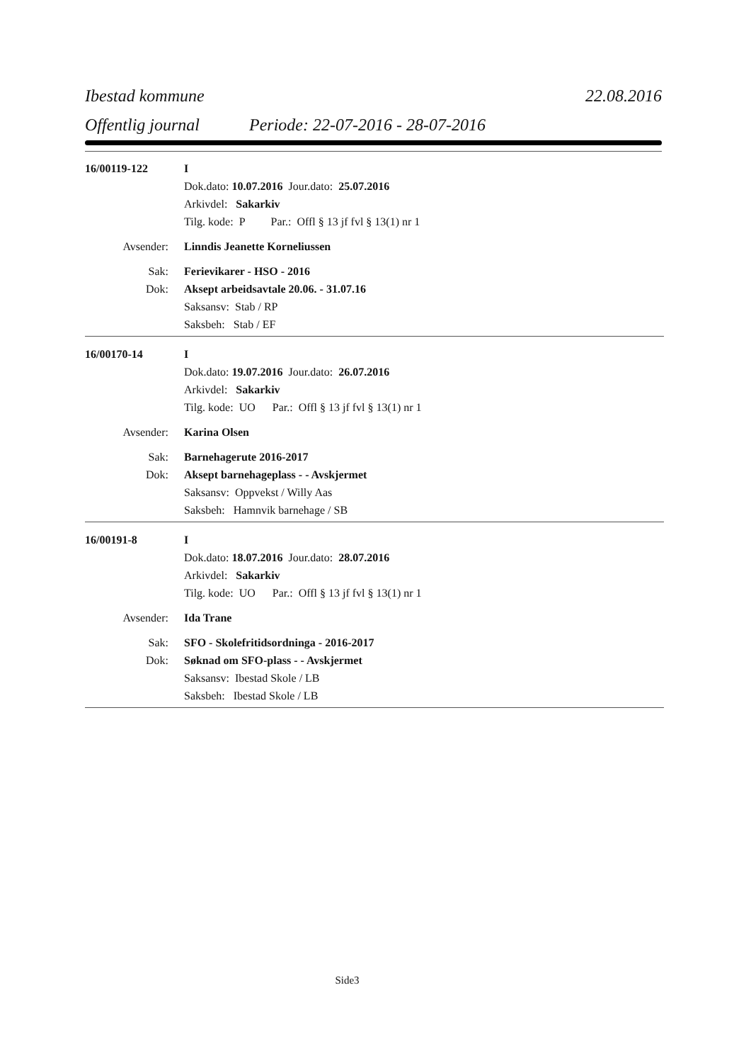Ibestad kommune 22.08.2016
Offentlig journal Periode: 22-07-2016 - 28-07-2016
16/00119-122 I
Dok.dato: 10.07.2016 Jour.dato: 25.07.2016
Arkivdel: Sakarkiv
Tilg. kode: P Par.: Offl § 13 jf fvl § 13(1) nr 1
Avsender: Linndis Jeanette Korneliussen
Sak: Ferievikarer - HSO - 2016
Dok: Aksept arbeidsavtale 20.06. - 31.07.16
Saksansv: Stab / RP
Saksbeh: Stab / EF
16/00170-14 I
Dok.dato: 19.07.2016 Jour.dato: 26.07.2016
Arkivdel: Sakarkiv
Tilg. kode: UO Par.: Offl § 13 jf fvl § 13(1) nr 1
Avsender: Karina Olsen
Sak: Barnehagerute 2016-2017
Dok: Aksept barnehageplass - - Avskjermet
Saksansv: Oppvekst / Willy Aas
Saksbeh: Hamnvik barnehage / SB
16/00191-8 I
Dok.dato: 18.07.2016 Jour.dato: 28.07.2016
Arkivdel: Sakarkiv
Tilg. kode: UO Par.: Offl § 13 jf fvl § 13(1) nr 1
Avsender: Ida Trane
Sak: SFO - Skolefritidsordninga - 2016-2017
Dok: Søknad om SFO-plass - - Avskjermet
Saksansv: Ibestad Skole / LB
Saksbeh: Ibestad Skole / LB
Side3